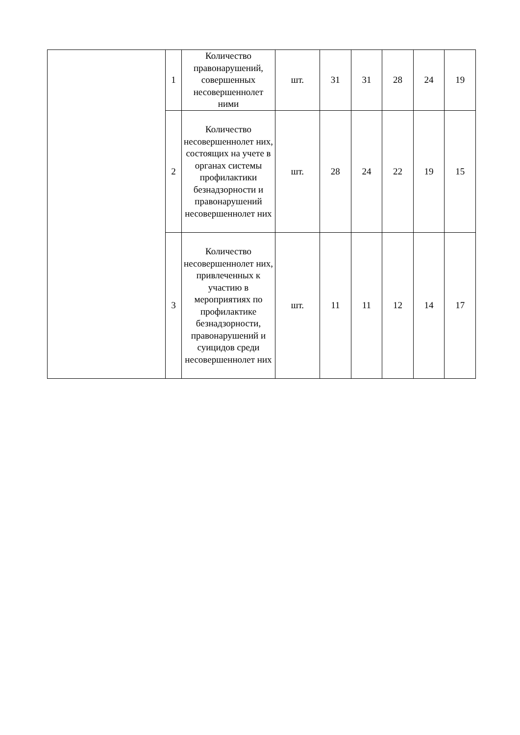| | 1 | Количество правонарушений, совершенных несовершеннолет ними | шт. | 31 | 31 | 28 | 24 | 19 |
| | 2 | Количество несовершеннолет них, состоящих на учете в органах системы профилактики безнадзорности и правонарушений несовершеннолет них | шт. | 28 | 24 | 22 | 19 | 15 |
| | 3 | Количество несовершеннолет них, привлеченных к участию в мероприятиях по профилактике безнадзорности, правонарушений и суицидов среди несовершеннолет них | шт. | 11 | 11 | 12 | 14 | 17 |